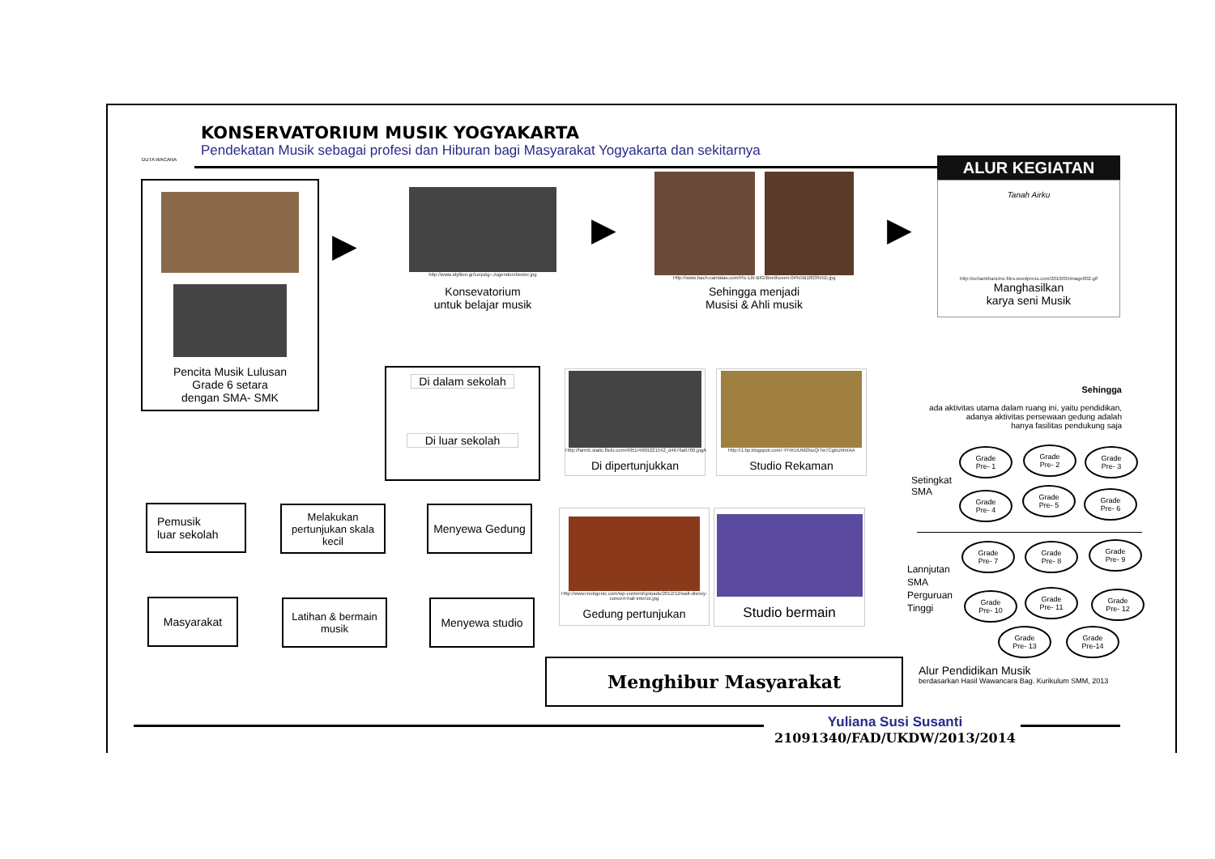KONSERVATORIUM MUSIK YOGYAKARTA
Pendekatan Musik sebagai profesi dan Hiburan bagi Masyarakat Yogyakarta dan sekitarnya
DUTA WACANA
ALUR KEGIATAN
Pencita Musik Lulusan
Grade 6 setara
dengan SMA- SMK
http://www.idyllion.gr/Leipzig--Jugendorchester.jpg
Konsevatorium
untuk belajar musik
Http://www.bach-cantatas.com/Pic-Lib-BIG/Beethoven-04%5B1803%5D.jpg
Sehingga menjadi
Musisi & Ahli musik
Tanah Airku
http://ochanbhancine.files.wordpress.com/2010/05/image002.gif
Manghasilkan
karya seni Musik
▶ ▶ ▶
Di dalam sekolah
Di luar sekolah
Http://farm5.static.flickr.com/4051/4609221542_d4676a9700.jpgA
Di dipertunjukkan
Http://1.bp.blogspot.com/-YFIKUUM2NuQ/Tw7CgkUhhI/AA
Studio Rekaman
Pemusik
luar sekolah
Melakukan pertunjukan skala kecil
Menyewa Gedung
Masyarakat
Latihan & bermain musik
Menyewa studio
Http://www.mobgenic.com/wp-content/uploads/2012/12/walt-disney-concert-hall-interior.jpg
Gedung pertunjukan
Studio bermain
Menghibur Masyarakat
Sehingga
ada aktivitas utama dalam ruang ini, yaitu pendidikan,
adanya aktivitas persewaan gedung adalah
hanya fasilitas pendukung saja
Setingkat
SMA
Lannjutan
SMA
Perguruan
Tinggi
Grade
Pre- 1
Grade
Pre- 2
Grade
Pre- 3
Grade
Pre- 4
Grade
Pre- 5
Grade
Pre- 6
Grade
Pre- 7
Grade
Pre- 8
Grade
Pre- 9
Grade
Pre- 10
Grade
Pre- 11
Grade
Pre- 12
Grade
Pre- 13
Grade
Pre-14
Alur Pendidikan Musik
berdasarkan Hasil Wawancara Bag. Kurikulum SMM, 2013
Yuliana Susi Susanti
21091340/FAD/UKDW/2013/2014